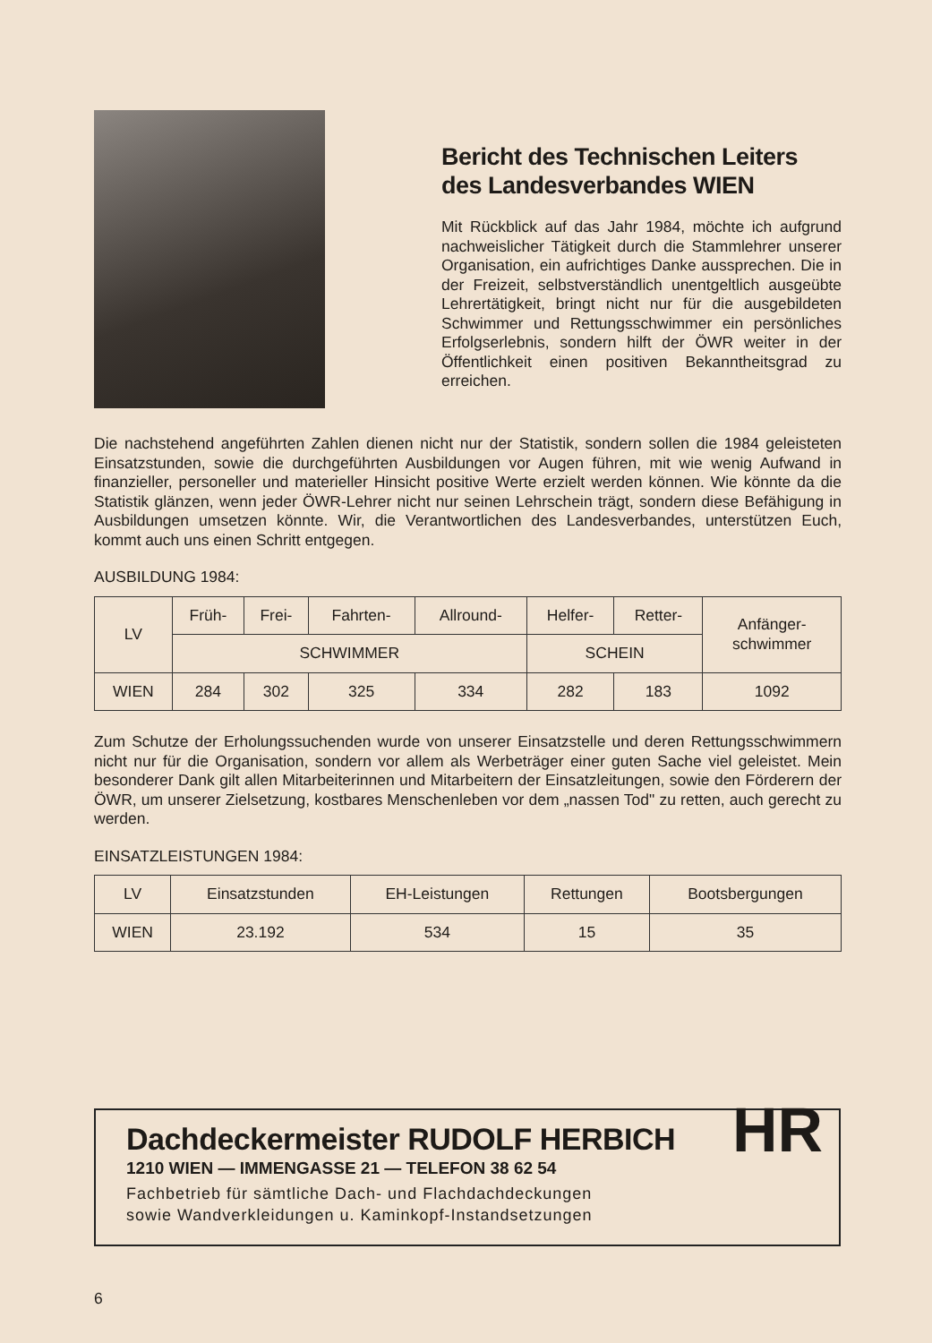Bericht des Technischen Leiters des Landesverbandes WIEN
Mit Rückblick auf das Jahr 1984, möchte ich aufgrund nachweislicher Tätigkeit durch die Stammlehrer unserer Organisation, ein aufrichtiges Danke aussprechen. Die in der Freizeit, selbstverständlich unentgeltlich ausgeübte Lehrertätigkeit, bringt nicht nur für die ausgebildeten Schwimmer und Rettungsschwimmer ein persönliches Erfolgserlebnis, sondern hilft der ÖWR weiter in der Öffentlichkeit einen positiven Bekanntheitsgrad zu erreichen.
Die nachstehend angeführten Zahlen dienen nicht nur der Statistik, sondern sollen die 1984 geleisteten Einsatzstunden, sowie die durchgeführten Ausbildungen vor Augen führen, mit wie wenig Aufwand in finanzieller, personeller und materieller Hinsicht positive Werte erzielt werden können. Wie könnte da die Statistik glänzen, wenn jeder ÖWR-Lehrer nicht nur seinen Lehrschein trägt, sondern diese Befähigung in Ausbildungen umsetzen könnte. Wir, die Verantwortlichen des Landesverbandes, unterstützen Euch, kommt auch uns einen Schritt entgegen.
AUSBILDUNG 1984:
| LV | Früh- | Frei- | Fahrten- | Allround- | Helfer- | Retter- | Anfänger- schwimmer |
| --- | --- | --- | --- | --- | --- | --- | --- |
| | SCHWIMMER | | | | SCHEIN | | |
| WIEN | 284 | 302 | 325 | 334 | 282 | 183 | 1092 |
Zum Schutze der Erholungssuchenden wurde von unserer Einsatzstelle und deren Rettungsschwimmern nicht nur für die Organisation, sondern vor allem als Werbeträger einer guten Sache viel geleistet. Mein besonderer Dank gilt allen Mitarbeiterinnen und Mitarbeitern der Einsatzleitungen, sowie den Förderern der ÖWR, um unserer Zielsetzung, kostbares Menschenleben vor dem „nassen Tod" zu retten, auch gerecht zu werden.
EINSATZLEISTUNGEN 1984:
| LV | Einsatzstunden | EH-Leistungen | Rettungen | Bootsbergungen |
| --- | --- | --- | --- | --- |
| WIEN | 23.192 | 534 | 15 | 35 |
Dachdeckermeister RUDOLF HERBICH
1210 WIEN — IMMENGASSE 21 — TELEFON 38 62 54
Fachbetrieb für sämtliche Dach- und Flachdachdeckungen
sowie Wandverkleidungen u. Kaminkopf-Instandsetzungen
HR
6